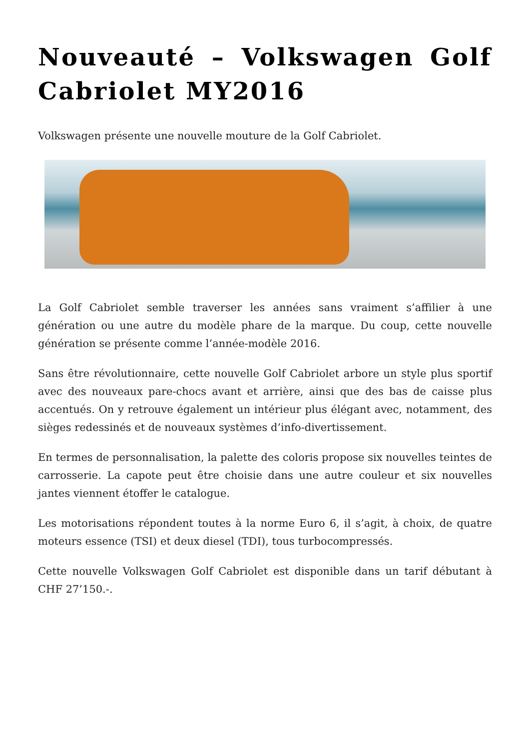Nouveauté – Volkswagen Golf Cabriolet MY2016
Volkswagen présente une nouvelle mouture de la Golf Cabriolet.
La Golf Cabriolet semble traverser les années sans vraiment s’affilier à une génération ou une autre du modèle phare de la marque. Du coup, cette nouvelle génération se présente comme l’année-modèle 2016.
Sans être révolutionnaire, cette nouvelle Golf Cabriolet arbore un style plus sportif avec des nouveaux pare-chocs avant et arrière, ainsi que des bas de caisse plus accentués. On y retrouve également un intérieur plus élégant avec, notamment, des sièges redessinés et de nouveaux systèmes d’info-divertissement.
En termes de personnalisation, la palette des coloris propose six nouvelles teintes de carrosserie. La capote peut être choisie dans une autre couleur et six nouvelles jantes viennent étoffer le catalogue.
Les motorisations répondent toutes à la norme Euro 6, il s’agit, à choix, de quatre moteurs essence (TSI) et deux diesel (TDI), tous turbocompressés.
Cette nouvelle Volkswagen Golf Cabriolet est disponible dans un tarif débutant à CHF 27’150.-.